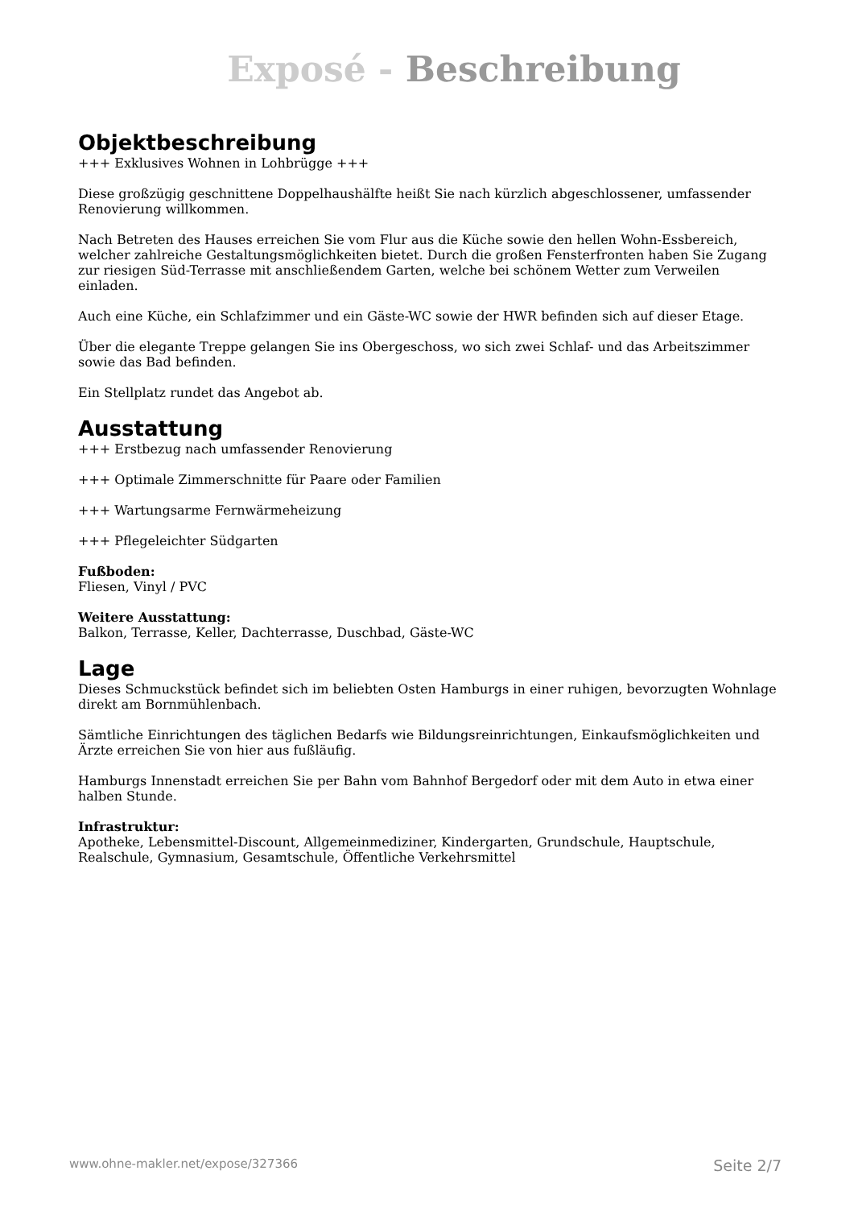Exposé - Beschreibung
Objektbeschreibung
+++ Exklusives Wohnen in Lohbrügge +++
Diese großzügig geschnittene Doppelhaushälfte heißt Sie nach kürzlich abgeschlossener, umfassender Renovierung willkommen.
Nach Betreten des Hauses erreichen Sie vom Flur aus die Küche sowie den hellen Wohn-Essbereich, welcher zahlreiche Gestaltungsmöglichkeiten bietet. Durch die großen Fensterfronten haben Sie Zugang zur riesigen Süd-Terrasse mit anschließendem Garten, welche bei schönem Wetter zum Verweilen einladen.
Auch eine Küche, ein Schlafzimmer und ein Gäste-WC sowie der HWR befinden sich auf dieser Etage.
Über die elegante Treppe gelangen Sie ins Obergeschoss, wo sich zwei Schlaf- und das Arbeitszimmer sowie das Bad befinden.
Ein Stellplatz rundet das Angebot ab.
Ausstattung
+++ Erstbezug nach umfassender Renovierung
+++ Optimale Zimmerschnitte für Paare oder Familien
+++ Wartungsarme Fernwärmeheizung
+++ Pflegeleichter Südgarten
Fußboden:
Fliesen, Vinyl / PVC
Weitere Ausstattung:
Balkon, Terrasse, Keller, Dachterrasse, Duschbad, Gäste-WC
Lage
Dieses Schmuckstück befindet sich im beliebten Osten Hamburgs in einer ruhigen, bevorzugten Wohnlage direkt am Bornmühlenbach.
Sämtliche Einrichtungen des täglichen Bedarfs wie Bildungsreinrichtungen, Einkaufsmöglichkeiten und Ärzte erreichen Sie von hier aus fußläufig.
Hamburgs Innenstadt erreichen Sie per Bahn vom Bahnhof Bergedorf oder mit dem Auto in etwa einer halben Stunde.
Infrastruktur:
Apotheke, Lebensmittel-Discount, Allgemeinmediziner, Kindergarten, Grundschule, Hauptschule, Realschule, Gymnasium, Gesamtschule, Öffentliche Verkehrsmittel
www.ohne-makler.net/expose/327366 Seite 2/7